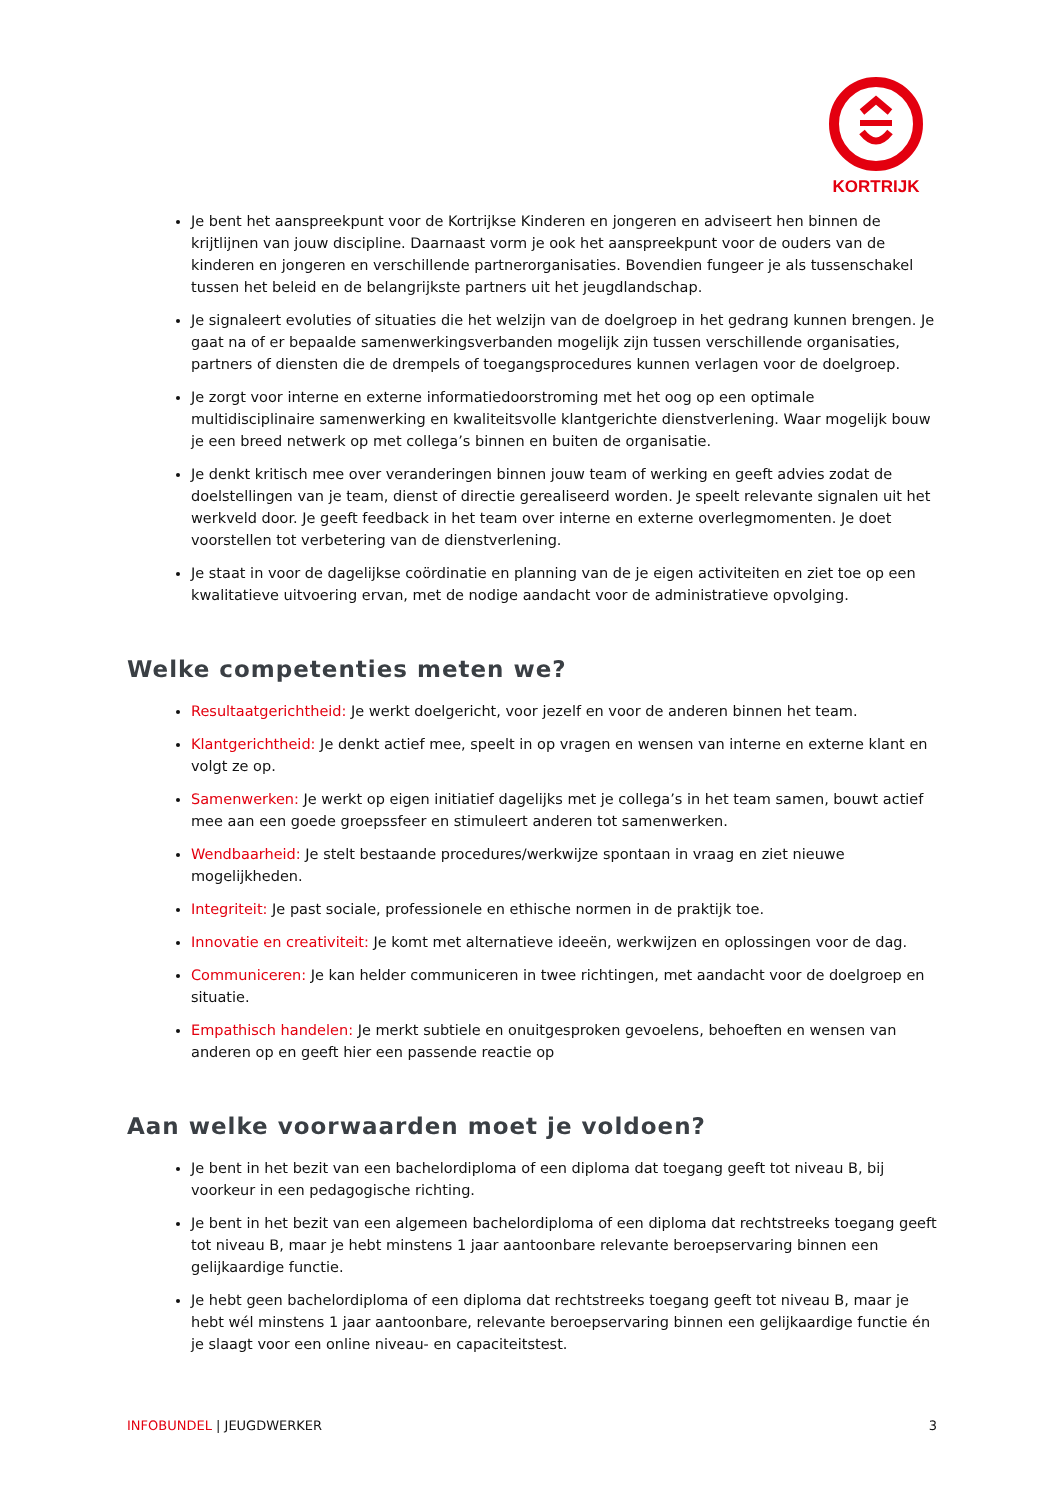KORTRIJK
Je bent het aanspreekpunt voor de Kortrijkse Kinderen en jongeren en adviseert hen binnen de krijtlijnen van jouw discipline. Daarnaast vorm je ook het aanspreekpunt voor de ouders van de kinderen en jongeren en verschillende partnerorganisaties. Bovendien fungeer je als tussenschakel tussen het beleid en de belangrijkste partners uit het jeugdlandschap.
Je signaleert evoluties of situaties die het welzijn van de doelgroep in het gedrang kunnen brengen. Je gaat na of er bepaalde samenwerkingsverbanden mogelijk zijn tussen verschillende organisaties, partners of diensten die de drempels of toegangsprocedures kunnen verlagen voor de doelgroep.
Je zorgt voor interne en externe informatiedoorstroming met het oog op een optimale multidisciplinaire samenwerking en kwaliteitsvolle klantgerichte dienstverlening. Waar mogelijk bouw je een breed netwerk op met collega’s binnen en buiten de organisatie.
Je denkt kritisch mee over veranderingen binnen jouw team of werking en geeft advies zodat de doelstellingen van je team, dienst of directie gerealiseerd worden. Je speelt relevante signalen uit het werkveld door. Je geeft feedback in het team over interne en externe overlegmomenten. Je doet voorstellen tot verbetering van de dienstverlening.
Je staat in voor de dagelijkse coördinatie en planning van de je eigen activiteiten en ziet toe op een kwalitatieve uitvoering ervan, met de nodige aandacht voor de administratieve opvolging.
Welke competenties meten we?
Resultaatgerichtheid: Je werkt doelgericht, voor jezelf en voor de anderen binnen het team.
Klantgerichtheid: Je denkt actief mee, speelt in op vragen en wensen van interne en externe klant en volgt ze op.
Samenwerken: Je werkt op eigen initiatief dagelijks met je collega’s in het team samen, bouwt actief mee aan een goede groepssfeer en stimuleert anderen tot samenwerken.
Wendbaarheid: Je stelt bestaande procedures/werkwijze spontaan in vraag en ziet nieuwe mogelijkheden.
Integriteit: Je past sociale, professionele en ethische normen in de praktijk toe.
Innovatie en creativiteit: Je komt met alternatieve ideeën, werkwijzen en oplossingen voor de dag.
Communiceren: Je kan helder communiceren in twee richtingen, met aandacht voor de doelgroep en situatie.
Empathisch handelen: Je merkt subtiele en onuitgesproken gevoelens, behoeften en wensen van anderen op en geeft hier een passende reactie op
Aan welke voorwaarden moet je voldoen?
Je bent in het bezit van een bachelordiploma of een diploma dat toegang geeft tot niveau B, bij voorkeur in een pedagogische richting.
Je bent in het bezit van een algemeen bachelordiploma of een diploma dat rechtstreeks toegang geeft tot niveau B, maar je hebt minstens 1 jaar aantoonbare relevante beroepservaring binnen een gelijkaardige functie.
Je hebt geen bachelordiploma of een diploma dat rechtstreeks toegang geeft tot niveau B, maar je hebt wél minstens 1 jaar aantoonbare, relevante beroepservaring binnen een gelijkaardige functie én je slaagt voor een online niveau- en capaciteitstest.
INFOBUNDEL | JEUGDWERKER 3